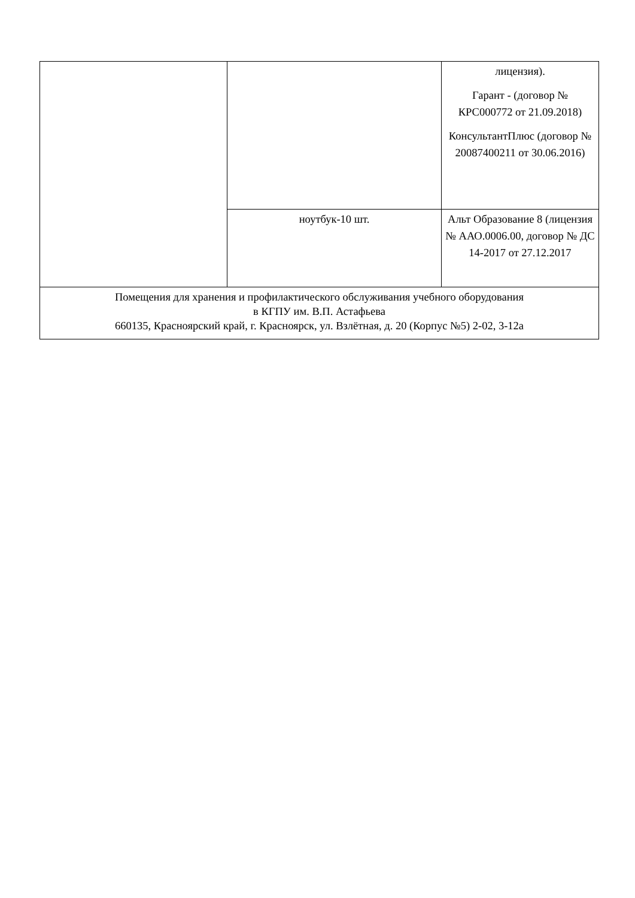| | | лицензия). Гарант - (договор № КРС000772 от 21.09.2018) КонсультантПлюс (договор № 20087400211 от 30.06.2016) |
| | ноутбук-10 шт. | Альт Образование 8 (лицензия № ААО.0006.00, договор № ДС 14-2017 от 27.12.2017 |
| Помещения для хранения и профилактического обслуживания учебного оборудования в КГПУ им. В.П. Астафьева 660135, Красноярский край, г. Красноярск, ул. Взлётная, д. 20 (Корпус №5) 2-02, 3-12а | | |